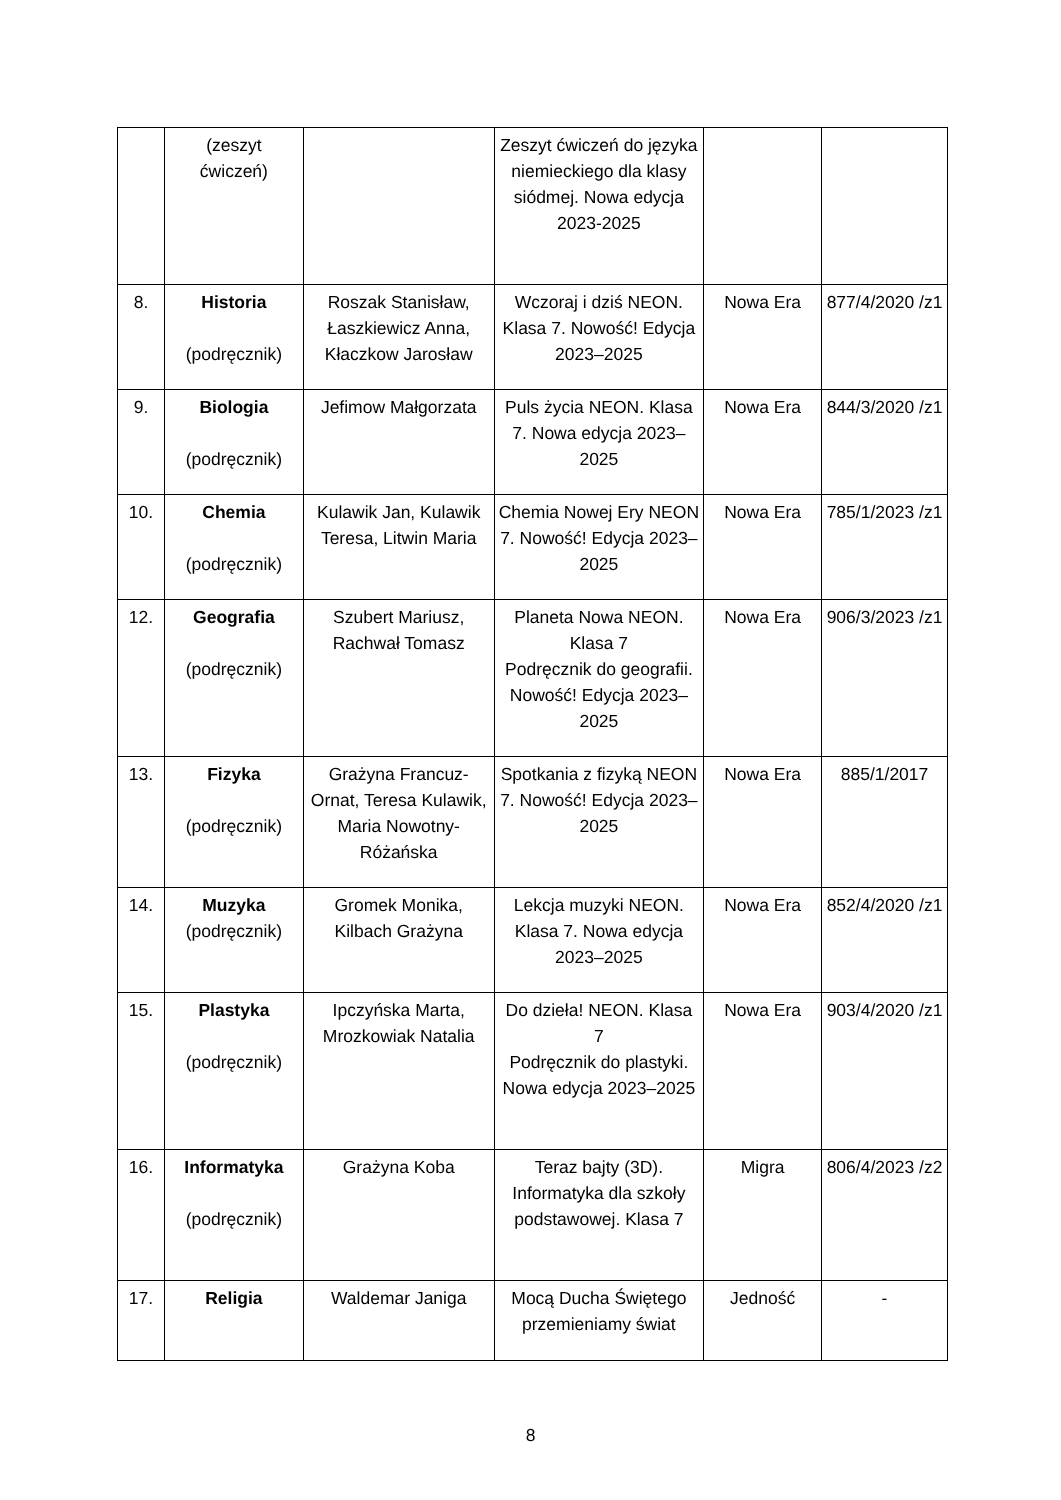| | (zeszyt ćwiczeń) | | Zeszyt ćwiczeń do języka niemieckiego dla klasy siódmej. Nowa edycja 2023-2025 | | |
| 8. | Historia (podręcznik) | Roszak Stanisław, Łaszkiewicz Anna, Kłaczkow Jarosław | Wczoraj i dziś NEON. Klasa 7. Nowość! Edycja 2023–2025 | Nowa Era | 877/4/2020 /z1 |
| 9. | Biologia (podręcznik) | Jefimow Małgorzata | Puls życia NEON. Klasa 7. Nowa edycja 2023–2025 | Nowa Era | 844/3/2020 /z1 |
| 10. | Chemia (podręcznik) | Kulawik Jan, Kulawik Teresa, Litwin Maria | Chemia Nowej Ery NEON 7. Nowość! Edycja 2023–2025 | Nowa Era | 785/1/2023 /z1 |
| 12. | Geografia (podręcznik) | Szubert Mariusz, Rachwał Tomasz | Planeta Nowa NEON. Klasa 7 Podręcznik do geografii. Nowość! Edycja 2023–2025 | Nowa Era | 906/3/2023 /z1 |
| 13. | Fizyka (podręcznik) | Grażyna Francuz-Ornat, Teresa Kulawik, Maria Nowotny-Różańska | Spotkania z fizyką NEON 7. Nowość! Edycja 2023–2025 | Nowa Era | 885/1/2017 |
| 14. | Muzyka (podręcznik) | Gromek Monika, Kilbach Grażyna | Lekcja muzyki NEON. Klasa 7. Nowa edycja 2023–2025 | Nowa Era | 852/4/2020 /z1 |
| 15. | Plastyka (podręcznik) | Ipczyńska Marta, Mrozkowiak Natalia | Do dzieła! NEON. Klasa 7 Podręcznik do plastyki. Nowa edycja 2023–2025 | Nowa Era | 903/4/2020 /z1 |
| 16. | Informatyka (podręcznik) | Grażyna Koba | Teraz bajty (3D). Informatyka dla szkoły podstawowej. Klasa 7 | Migra | 806/4/2023 /z2 |
| 17. | Religia | Waldemar Janiga | Mocą Ducha Świętego przemieniamy świat | Jedność | - |
8